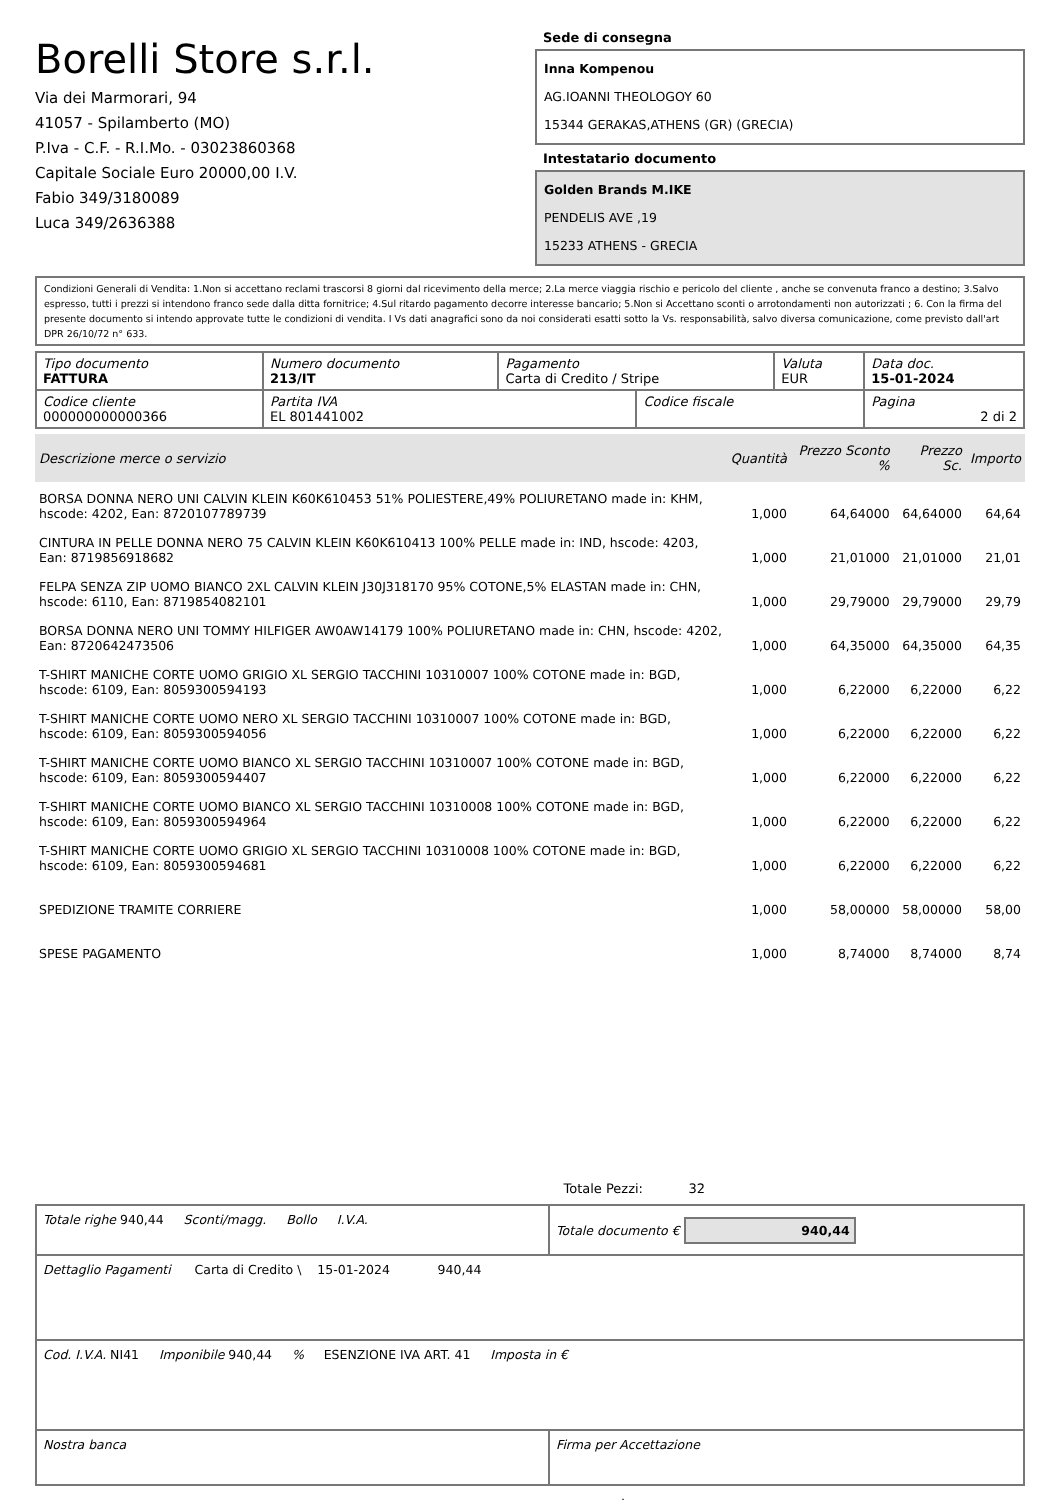Borelli Store s.r.l.
Via dei Marmorari, 94
41057 - Spilamberto (MO)
P.Iva - C.F. - R.I.Mo. - 03023860368
Capitale Sociale Euro 20000,00 I.V.
Fabio 349/3180089
Luca 349/2636388
Sede di consegna
Inna Kompenou
AG.IOANNI THEOLOGOY 60
15344 GERAKAS,ATHENS (GR) (GRECIA)
Intestatario documento
Golden Brands M.IKE
PENDELIS AVE ,19
15233 ATHENS - GRECIA
Condizioni Generali di Vendita: 1.Non si accettano reclami trascorsi 8 giorni dal ricevimento della merce; 2.La merce viaggia rischio e pericolo del cliente , anche se convenuta franco a destino; 3.Salvo espresso, tutti i prezzi si intendono franco sede dalla ditta fornitrice; 4.Sul ritardo pagamento decorre interesse bancario; 5.Non si Accettano sconti o arrotondamenti non autorizzati ; 6. Con la firma del presente documento si intendo approvate tutte le condizioni di vendita. I Vs dati anagrafici sono da noi considerati esatti sotto la Vs. responsabilità, salvo diversa comunicazione, come previsto dall'art DPR 26/10/72 n° 633.
| Tipo documento FATTURA | Numero documento 213/IT | Pagamento Carta di Credito / Stripe | | Valuta EUR | Data doc. 15-01-2024 |
| Codice cliente 000000000000366 | Partita IVA EL 801441002 | | Codice fiscale | | Pagina 2 di 2 |
| Descrizione merce o servizio | Quantità | Prezzo Sconto % | Prezzo Sc. | Importo |
| --- | --- | --- | --- | --- |
| BORSA DONNA NERO UNI CALVIN KLEIN K60K610453 51% POLIESTERE,49% POLIURETANO made in: KHM, hscode: 4202, Ean: 8720107789739 | 1,000 | 64,64000 | 64,64000 | 64,64 |
| CINTURA IN PELLE DONNA NERO 75 CALVIN KLEIN K60K610413 100% PELLE made in: IND, hscode: 4203, Ean: 8719856918682 | 1,000 | 21,01000 | 21,01000 | 21,01 |
| FELPA SENZA ZIP UOMO BIANCO 2XL CALVIN KLEIN J30J318170 95% COTONE,5% ELASTAN made in: CHN, hscode: 6110, Ean: 8719854082101 | 1,000 | 29,79000 | 29,79000 | 29,79 |
| BORSA DONNA NERO UNI TOMMY HILFIGER AW0AW14179 100% POLIURETANO made in: CHN, hscode: 4202, Ean: 8720642473506 | 1,000 | 64,35000 | 64,35000 | 64,35 |
| T-SHIRT MANICHE CORTE UOMO GRIGIO XL SERGIO TACCHINI 10310007 100% COTONE made in: BGD, hscode: 6109, Ean: 8059300594193 | 1,000 | 6,22000 | 6,22000 | 6,22 |
| T-SHIRT MANICHE CORTE UOMO NERO XL SERGIO TACCHINI 10310007 100% COTONE made in: BGD, hscode: 6109, Ean: 8059300594056 | 1,000 | 6,22000 | 6,22000 | 6,22 |
| T-SHIRT MANICHE CORTE UOMO BIANCO XL SERGIO TACCHINI 10310007 100% COTONE made in: BGD, hscode: 6109, Ean: 8059300594407 | 1,000 | 6,22000 | 6,22000 | 6,22 |
| T-SHIRT MANICHE CORTE UOMO BIANCO XL SERGIO TACCHINI 10310008 100% COTONE made in: BGD, hscode: 6109, Ean: 8059300594964 | 1,000 | 6,22000 | 6,22000 | 6,22 |
| T-SHIRT MANICHE CORTE UOMO GRIGIO XL SERGIO TACCHINI 10310008 100% COTONE made in: BGD, hscode: 6109, Ean: 8059300594681 | 1,000 | 6,22000 | 6,22000 | 6,22 |
| SPEDIZIONE TRAMITE CORRIERE | 1,000 | 58,00000 | 58,00000 | 58,00 |
| SPESE PAGAMENTO | 1,000 | 8,74000 | 8,74000 | 8,74 |
Totale Pezzi: 32
| Totale righe 940,44 Sconti/magg. Bollo I.V.A. | Totale documento € 940,44 |
| Dettaglio Pagamenti Carta di Credito \ 15-01-2024 940,44 | |
| Cod. I.V.A. NI41 Imponibile 940,44 % ESENZIONE IVA ART. 41 Imposta in € | |
| Nostra banca | Firma per Accettazione |
: